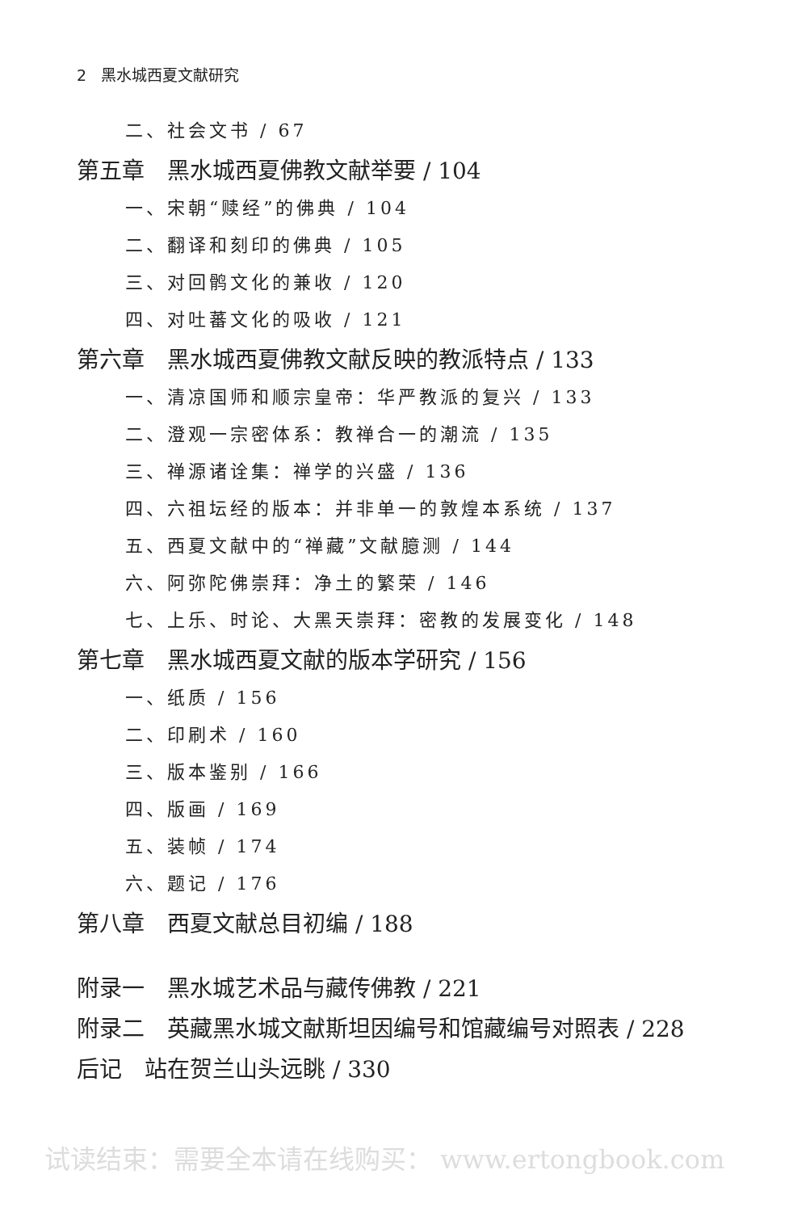2 黑水城西夏文献研究
二、社会文书 / 67
第五章　黑水城西夏佛教文献举要 / 104
一、宋朝“赎经”的佛典 / 104
二、翻译和刻印的佛典 / 105
三、对回鹘文化的兼收 / 120
四、对吐蕃文化的吸收 / 121
第六章　黑水城西夏佛教文献反映的教派特点 / 133
一、清凉国师和顺宗皇帝：华严教派的复兴 / 133
二、澄观一宗密体系：教禅合一的潮流 / 135
三、禅源诸诠集：禅学的兴盛 / 136
四、六祖坛经的版本：并非单一的敦煌本系统 / 137
五、西夏文献中的“禅藏”文献臆测 / 144
六、阿弥陀佛崇拜：净土的繁荣 / 146
七、上乐、时论、大黑天崇拜：密教的发展变化 / 148
第七章　黑水城西夏文献的版本学研究 / 156
一、纸质 / 156
二、印刷术 / 160
三、版本鉴别 / 166
四、版画 / 169
五、装帧 / 174
六、题记 / 176
第八章　西夏文献总目初编 / 188
附录一　黑水城艺术品与藏传佛教 / 221
附录二　英藏黑水城文献斯坦因编号和馆藏编号对照表 / 228
后记　站在贺兰山头远眺 / 330
试读结束：需要全本请在线购买： www.ertongbook.com